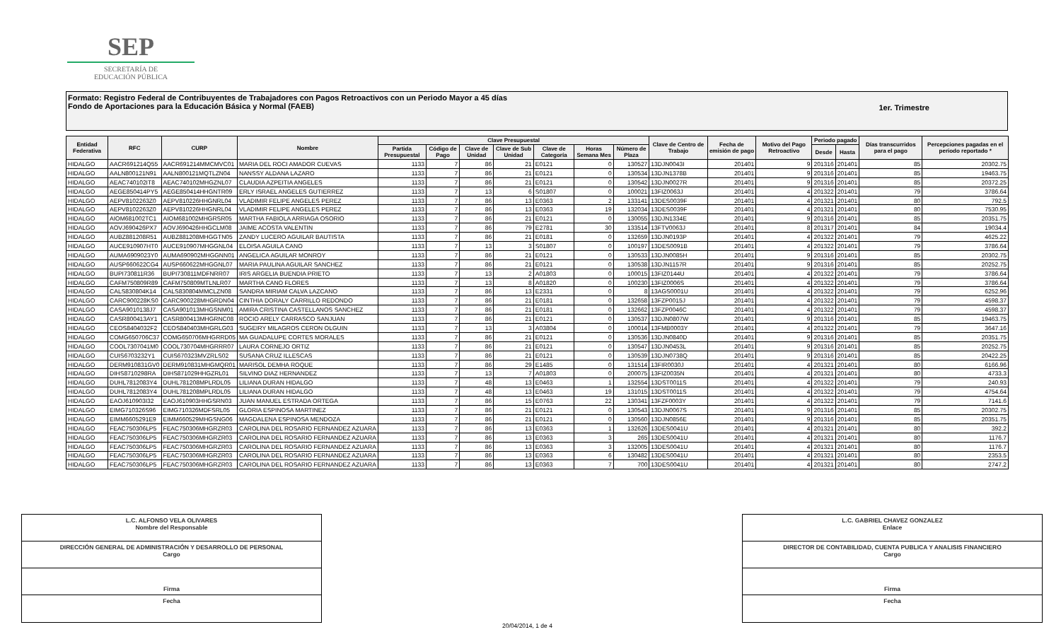SEP
SECRETARÍA DE
EDUCACIÓN PÚBLICA
Formato: Registro Federal de Contribuyentes de Trabajadores con Pagos Retroactivos con un Periodo Mayor a 45 días
Fondo de Aportaciones para la Educación Básica y Normal (FAEB)
1er. Trimestre
| Entidad Federativa | RFC | CURP | Nombre | Clave Presupuestal | | | | | | | Clave de Centro de Trabajo | Fecha de emisión de pago | Motivo del Pago Retroactivo | Periodo pagado | | Días transcurridos para el pago | Percepciones pagadas en el periodo reportado * |
| --- | --- | --- | --- | --- | --- | --- | --- | --- | --- | --- | --- | --- | --- | --- | --- | --- | --- |
| | | | | Partida Presupuestal | Código de Pago | Clave de Unidad | Clave de Sub Unidad | Clave de Categoría | Horas Semana Mes | Número de Plaza | | | | Desde | Hasta | | |
| HIDALGO | AACR691214Q55 | AACR691214MMCMVC01 | MARIA DEL ROCI AMADOR CUEVAS | 1133 | 7 | 86 | 21 | E0121 | 0 | 130527 | 13DJN0043I | 201401 | 9 | 201316 | 201401 | 85 | 20302.75 |
| HIDALGO | AALN800121N91 | AALN800121MQTLZN04 | NANSSY ALDANA LAZARO | 1133 | 7 | 86 | 21 | E0121 | 0 | 130534 | 13DJN1378B | 201401 | 9 | 201316 | 201401 | 85 | 19463.75 |
| HIDALGO | AEAC740102IT8 | AEAC740102MHGZNL07 | CLAUDIA AZPEITIA ANGELES | 1133 | 7 | 86 | 21 | E0121 | 0 | 130542 | 13DJN0027R | 201401 | 9 | 201316 | 201401 | 85 | 20372.25 |
| HIDALGO | AEGE850414PY5 | AEGE850414HHGNTR09 | ERLY ISRAEL ANGELES GUTIERREZ | 1133 | 7 | 13 | 6 | S01807 | 0 | 100021 | 13FIZ0063J | 201401 | 4 | 201322 | 201401 | 79 | 3786.64 |
| HIDALGO | AEPV8102263Z0 | AEPV810226HHGNRL04 | VLADIMIR FELIPE ANGELES PEREZ | 1133 | 7 | 86 | 13 | E0363 | 2 | 133141 | 13DES0039F | 201401 | 4 | 201321 | 201401 | 80 | 792.5 |
| HIDALGO | AEPV8102263Z0 | AEPV810226HHGNRL04 | VLADIMIR FELIPE ANGELES PEREZ | 1133 | 7 | 86 | 13 | E0363 | 19 | 132034 | 13DES0039F | 201401 | 4 | 201321 | 201401 | 80 | 7530.95 |
| HIDALGO | AIOM681002TC1 | AIOM681002MHGRSR05 | MARTHA FABIOLA ARRIAGA OSORIO | 1133 | 7 | 86 | 21 | E0121 | 0 | 130055 | 13DJN1334E | 201401 | 9 | 201316 | 201401 | 85 | 20351.75 |
| HIDALGO | AOVJ690426PX7 | AOVJ690426HHGCLM08 | JAIME ACOSTA VALENTIN | 1133 | 7 | 86 | 79 | E2781 | 30 | 133514 | 13FTV0063J | 201401 | 8 | 201317 | 201401 | 84 | 19034.4 |
| HIDALGO | AUBZ881208R51 | AUBZ881208MHGGTN05 | ZANDY LUCERO AGUILAR BAUTISTA | 1133 | 7 | 86 | 21 | E0181 | 0 | 132659 | 13DJN0193P | 201401 | 4 | 201322 | 201401 | 79 | 4625.22 |
| HIDALGO | AUCE910907HT0 | AUCE910907MHGGNL04 | ELOISA AGUILA CANO | 1133 | 7 | 13 | 3 | S01807 | 0 | 100197 | 13DES0091B | 201401 | 4 | 201322 | 201401 | 79 | 3786.64 |
| HIDALGO | AUMA6909023Y0 | AUMA690902MHGGNN01 | ANGELICA AGUILAR MONROY | 1133 | 7 | 86 | 21 | E0121 | 0 | 130533 | 13DJN0085H | 201401 | 9 | 201316 | 201401 | 85 | 20302.75 |
| HIDALGO | AUSP660622CG4 | AUSP660622MHGGNL07 | MARIA PAULINA AGUILAR SANCHEZ | 1133 | 7 | 86 | 21 | E0121 | 0 | 130538 | 13DJN1157R | 201401 | 9 | 201316 | 201401 | 85 | 20252.75 |
| HIDALGO | BUPI730811R36 | BUPI730811MDFNRR07 | IRIS ARGELIA BUENDIA PRIETO | 1133 | 7 | 13 | 2 | A01803 | 0 | 100015 | 13FIZ0144U | 201401 | 4 | 201322 | 201401 | 79 | 3786.64 |
| HIDALGO | CAFM750809R89 | CAFM750809MTLNLR07 | MARTHA CANO FLORES | 1133 | 7 | 13 | 8 | A01820 | 0 | 100230 | 13FIZ0006S | 201401 | 4 | 201322 | 201401 | 79 | 3786.64 |
| HIDALGO | CALS830804K14 | CALS830804MMCLZN08 | SANDRA MIRIAM CALVA LAZCANO | 1133 | 7 | 86 | 13 | E2331 | 0 | 8 | 13AGS0001U | 201401 | 4 | 201322 | 201401 | 79 | 6252.96 |
| HIDALGO | CARC900228KS0 | CARC900228MHGRDN04 | CINTHIA DORALY CARRILLO REDONDO | 1133 | 7 | 86 | 21 | E0181 | 0 | 132658 | 13FZP0015J | 201401 | 4 | 201322 | 201401 | 79 | 4598.37 |
| HIDALGO | CASA9010138J7 | CASA901013MHGSNM01 | AMIRA CRISTINA CASTELLANOS SANCHEZ | 1133 | 7 | 86 | 21 | E0181 | 0 | 132662 | 13FZP0046C | 201401 | 4 | 201322 | 201401 | 79 | 4598.37 |
| HIDALGO | CASR800413AY1 | CASR800413MHGRNC08 | ROCIO ARELY CARRASCO SANJUAN | 1133 | 7 | 86 | 21 | E0121 | 0 | 130537 | 13DJN0807W | 201401 | 9 | 201316 | 201401 | 85 | 19463.75 |
| HIDALGO | CEOS8404032F2 | CEOS840403MHGRLG03 | SUGEIRY MILAGROS CERON OLGUIN | 1133 | 7 | 13 | 3 | A03804 | 0 | 100014 | 13FMB0003Y | 201401 | 4 | 201322 | 201401 | 79 | 3647.16 |
| HIDALGO | COMG650706C37 | COMG650706MHGRRD05 | MA GUADALUPE CORTES MORALES | 1133 | 7 | 86 | 21 | E0121 | 0 | 130536 | 13DJN0840D | 201401 | 9 | 201316 | 201401 | 85 | 20351.75 |
| HIDALGO | COOL7307041M0 | COOL730704MHGRRR07 | LAURA CORNEJO ORTIZ | 1133 | 7 | 86 | 21 | E0121 | 0 | 130547 | 13DJN0453L | 201401 | 9 | 201316 | 201401 | 85 | 20252.75 |
| HIDALGO | CUIS6703232Y1 | CUIS670323MVZRLS02 | SUSANA CRUZ ILLESCAS | 1133 | 7 | 86 | 21 | E0121 | 0 | 130539 | 13DJN0738Q | 201401 | 9 | 201316 | 201401 | 85 | 20422.25 |
| HIDALGO | DERM910831GV0 | DERM910831MHGMQR01 | MARISOL DEMHA ROQUE | 1133 | 7 | 86 | 29 | E1485 | 0 | 131514 | 13FIR0030J | 201401 | 4 | 201321 | 201401 | 80 | 6166.96 |
| HIDALGO | DIHS8710298RA | DIHS871029HHGZRL01 | SILVINO DIAZ HERNANDEZ | 1133 | 7 | 13 | 7 | A01803 | 0 | 200075 | 13FIZ0035N | 201401 | 4 | 201321 | 201401 | 80 | 4733.3 |
| HIDALGO | DUHL7812083Y4 | DUHL781208MPLRDL05 | LILIANA DURAN HIDALGO | 1133 | 7 | 48 | 13 | E0463 | 1 | 132554 | 13DST0011S | 201401 | 4 | 201322 | 201401 | 79 | 240.93 |
| HIDALGO | DUHL7812083Y4 | DUHL781208MPLRDL05 | LILIANA DURAN HIDALGO | 1133 | 7 | 48 | 13 | E0463 | 19 | 131015 | 13DST0011S | 201401 | 4 | 201322 | 201401 | 79 | 4754.64 |
| HIDALGO | EAOJ610903I32 | EAOJ610903HHGSRN03 | JUAN MANUEL ESTRADA ORTEGA | 1133 | 7 | 86 | 15 | E0763 | 22 | 130341 | 13FZF0003Y | 201401 | 4 | 201322 | 201401 | 79 | 7141.6 |
| HIDALGO | EIMG710326S96 | EIMG710326MDFSRL05 | GLORIA ESPINOSA MARTINEZ | 1133 | 7 | 86 | 21 | E0121 | 0 | 130543 | 13DJN0067S | 201401 | 9 | 201316 | 201401 | 85 | 20302.75 |
| HIDALGO | EIMM6605291E9 | EIMM660529MHGSNG06 | MAGDALENA ESPINOSA MENDOZA | 1133 | 7 | 86 | 21 | E0121 | 0 | 130560 | 13DJN0856E | 201401 | 9 | 201316 | 201401 | 85 | 20351.75 |
| HIDALGO | FEAC750306LP5 | FEAC750306MHGRZR03 | CAROLINA DEL ROSARIO FERNANDEZ AZUARA | 1133 | 7 | 86 | 13 | E0363 | 1 | 132626 | 13DES0041U | 201401 | 4 | 201321 | 201401 | 80 | 392.2 |
| HIDALGO | FEAC750306LP5 | FEAC750306MHGRZR03 | CAROLINA DEL ROSARIO FERNANDEZ AZUARA | 1133 | 7 | 86 | 13 | E0363 | 3 | 265 | 13DES0041U | 201401 | 4 | 201321 | 201401 | 80 | 1176.7 |
| HIDALGO | FEAC750306LP5 | FEAC750306MHGRZR03 | CAROLINA DEL ROSARIO FERNANDEZ AZUARA | 1133 | 7 | 86 | 13 | E0363 | 3 | 132005 | 13DES0041U | 201401 | 4 | 201321 | 201401 | 80 | 1176.7 |
| HIDALGO | FEAC750306LP5 | FEAC750306MHGRZR03 | CAROLINA DEL ROSARIO FERNANDEZ AZUARA | 1133 | 7 | 86 | 13 | E0363 | 6 | 130482 | 13DES0041U | 201401 | 4 | 201321 | 201401 | 80 | 2353.5 |
| HIDALGO | FEAC750306LP5 | FEAC750306MHGRZR03 | CAROLINA DEL ROSARIO FERNANDEZ AZUARA | 1133 | 7 | 86 | 13 | E0363 | 7 | 700 | 13DES0041U | 201401 | 4 | 201321 | 201401 | 80 | 2747.2 |
L.C. ALFONSO VELA OLIVARES
Nombre del Responsable
DIRECCIÓN GENERAL DE ADMINISTRACIÓN Y DESARROLLO DE PERSONAL
Cargo
Firma
Fecha
L.C. GABRIEL CHAVEZ GONZALEZ
Enlace
DIRECTOR DE CONTABILIDAD, CUENTA PUBLICA Y ANALISIS FINANCIERO
Cargo
Firma
Fecha
20/04/2014, 1 de 4